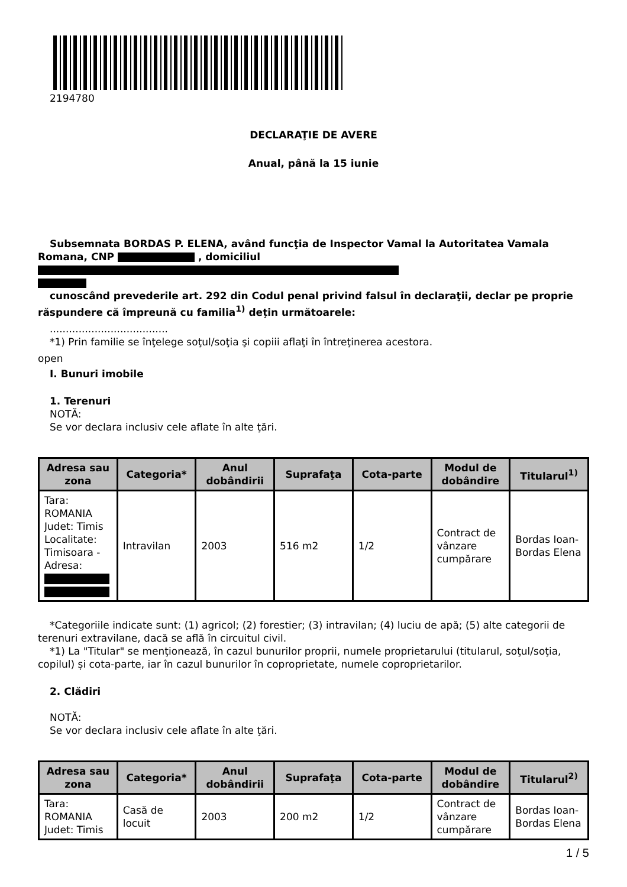2194780
DECLARAŢIE DE AVERE
Anual, până la 15 iunie
Subsemnata BORDAS P. ELENA, având funcţia de Inspector Vamal la Autoritatea Vamala Romana, CNP , domiciliul
cunoscând prevederile art. 292 din Codul penal privind falsul în declaraţii, declar pe proprie răspundere că împreună cu familia<sup>1)</sup> deţin următoarele:
.....................................
*1) Prin familie se înţelege soţul/soţia şi copiii aflaţi în întreţinerea acestora.
open
I. Bunuri imobile
1. Terenuri
NOTĂ:
Se vor declara inclusiv cele aflate în alte ţări.
| Adresa sau zona | Categoria* | Anul dobândirii | Suprafaţa | Cota-parte | Modul de dobândire | Titularul<sup>1)</sup> |
| --- | --- | --- | --- | --- | --- | --- |
| Tara: ROMANIA Judet: Timis Localitate: Timisoara - Adresa: | Intravilan | 2003 | 516 m2 | 1/2 | Contract de vânzare cumpărare | Bordas Ioan-Bordas Elena |
*Categoriile indicate sunt: (1) agricol; (2) forestier; (3) intravilan; (4) luciu de apă; (5) alte categorii de terenuri extravilane, dacă se află în circuitul civil.
*1) La "Titular" se menţionează, în cazul bunurilor proprii, numele proprietarului (titularul, soţul/soţia, copilul) și cota-parte, iar în cazul bunurilor în coproprietate, numele coproprietarilor.
2. Clădiri
NOTĂ:
Se vor declara inclusiv cele aflate în alte ţări.
| Adresa sau zona | Categoria* | Anul dobândirii | Suprafaţa | Cota-parte | Modul de dobândire | Titularul<sup>2)</sup> |
| --- | --- | --- | --- | --- | --- | --- |
| Tara: ROMANIA Judet: Timis | Casă de locuit | 2003 | 200 m2 | 1/2 | Contract de vânzare cumpărare | Bordas Ioan-Bordas Elena |
1 / 5